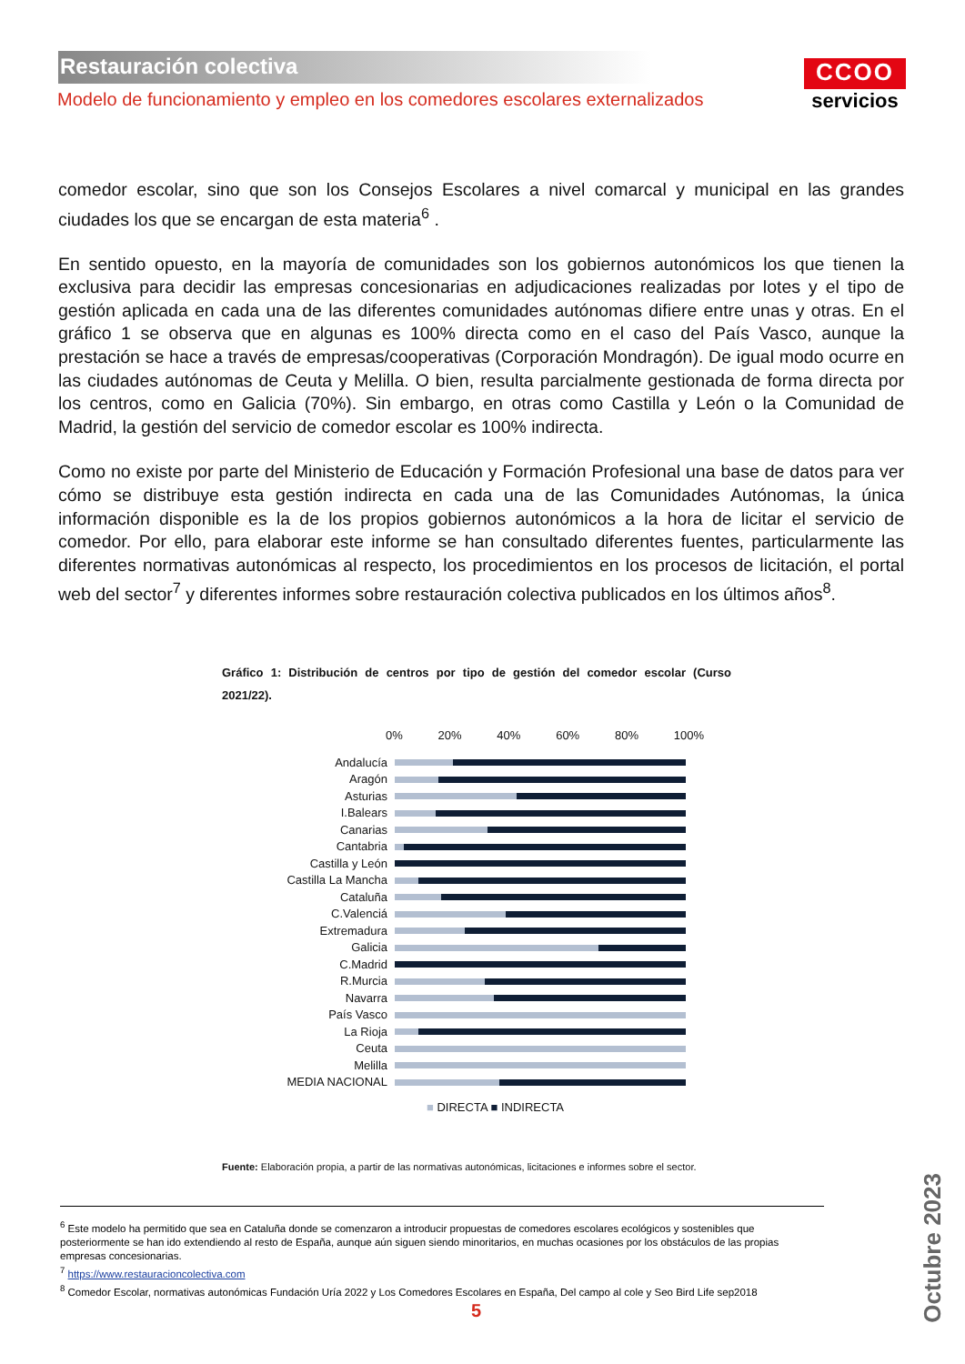Restauración colectiva
Modelo de funcionamiento y empleo en los comedores escolares externalizados
CCOO
servicios
comedor escolar, sino que son los Consejos Escolares a nivel comarcal y municipal en las grandes ciudades los que se encargan de esta materia<sup>6</sup> .
En sentido opuesto, en la mayoría de comunidades son los gobiernos autonómicos los que tienen la exclusiva para decidir las empresas concesionarias en adjudicaciones realizadas por lotes y el tipo de gestión aplicada en cada una de las diferentes comunidades autónomas difiere entre unas y otras. En el gráfico 1 se observa que en algunas es 100% directa como en el caso del País Vasco, aunque la prestación se hace a través de empresas/cooperativas (Corporación Mondragón). De igual modo ocurre en las ciudades autónomas de Ceuta y Melilla. O bien, resulta parcialmente gestionada de forma directa por los centros, como en Galicia (70%). Sin embargo, en otras como Castilla y León o la Comunidad de Madrid, la gestión del servicio de comedor escolar es 100% indirecta.
Como no existe por parte del Ministerio de Educación y Formación Profesional una base de datos para ver cómo se distribuye esta gestión indirecta en cada una de las Comunidades Autónomas, la única información disponible es la de los propios gobiernos autonómicos a la hora de licitar el servicio de comedor. Por ello, para elaborar este informe se han consultado diferentes fuentes, particularmente las diferentes normativas autonómicas al respecto, los procedimientos en los procesos de licitación, el portal web del sector<sup>7</sup> y diferentes informes sobre restauración colectiva publicados en los últimos años<sup>8</sup>.
Gráfico 1: Distribución de centros por tipo de gestión del comedor escolar (Curso 2021/22).
0% 20% 40% 60% 80% 100%
Andalucía
Aragón
Asturias
I.Balears
Canarias
Cantabria
Castilla y León
Castilla La Mancha
Cataluña
C.Valenciá
Extremadura
Galicia
C.Madrid
R.Murcia
Navarra
País Vasco
La Rioja
Ceuta
Melilla
MEDIA NACIONAL
■ DIRECTA ■ INDIRECTA
Fuente: Elaboración propia, a partir de las normativas autonómicas, licitaciones e informes sobre el sector.
<sup>6</sup> Este modelo ha permitido que sea en Cataluña donde se comenzaron a introducir propuestas de comedores escolares ecológicos y sostenibles que posteriormente se han ido extendiendo al resto de España, aunque aún siguen siendo minoritarios, en muchas ocasiones por los obstáculos de las propias empresas concesionarias.
<sup>7</sup> https://www.restauracioncolectiva.com
<sup>8</sup> Comedor Escolar, normativas autonómicas Fundación Uría 2022 y Los Comedores Escolares en España, Del campo al cole y Seo Bird Life sep2018
Octubre 2023
5